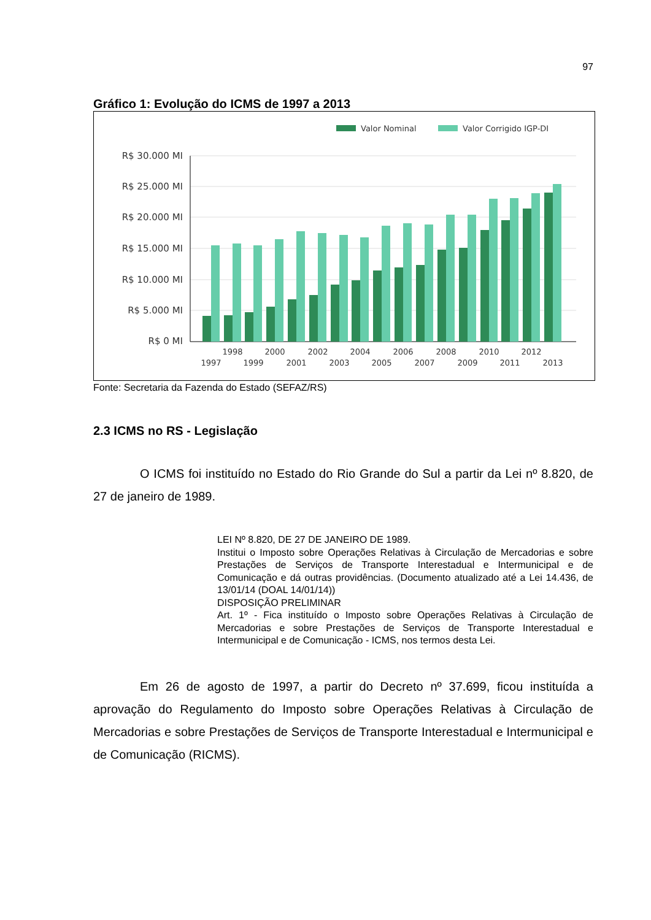97
Gráfico 1: Evolução do ICMS de 1997 a 2013
Valor Nominal
Valor Corrigido IGP-DI
R$ 30.000 MI
R$ 25.000 MI
R$ 20.000 MI
R$ 15.000 MI
R$ 10.000 MI
R$ 5.000 MI
R$ 0 MI
1998
2000
2002
2004
2006
2008
2010
2012
1997
1999
2001
2003
2005
2007
2009
2011
2013
Fonte: Secretaria da Fazenda do Estado (SEFAZ/RS)
2.3 ICMS no RS - Legislação
O ICMS foi instituído no Estado do Rio Grande do Sul a partir da Lei nº 8.820, de 27 de janeiro de 1989.
LEI Nº 8.820, DE 27 DE JANEIRO DE 1989.
Institui o Imposto sobre Operações Relativas à Circulação de Mercadorias e sobre Prestações de Serviços de Transporte Interestadual e Intermunicipal e de Comunicação e dá outras providências. (Documento atualizado até a Lei 14.436, de 13/01/14 (DOAL 14/01/14))
DISPOSIÇÃO PRELIMINAR
Art. 1º - Fica instituído o Imposto sobre Operações Relativas à Circulação de Mercadorias e sobre Prestações de Serviços de Transporte Interestadual e Intermunicipal e de Comunicação - ICMS, nos termos desta Lei.
Em 26 de agosto de 1997, a partir do Decreto nº 37.699, ficou instituída a aprovação do Regulamento do Imposto sobre Operações Relativas à Circulação de Mercadorias e sobre Prestações de Serviços de Transporte Interestadual e Intermunicipal e de Comunicação (RICMS).